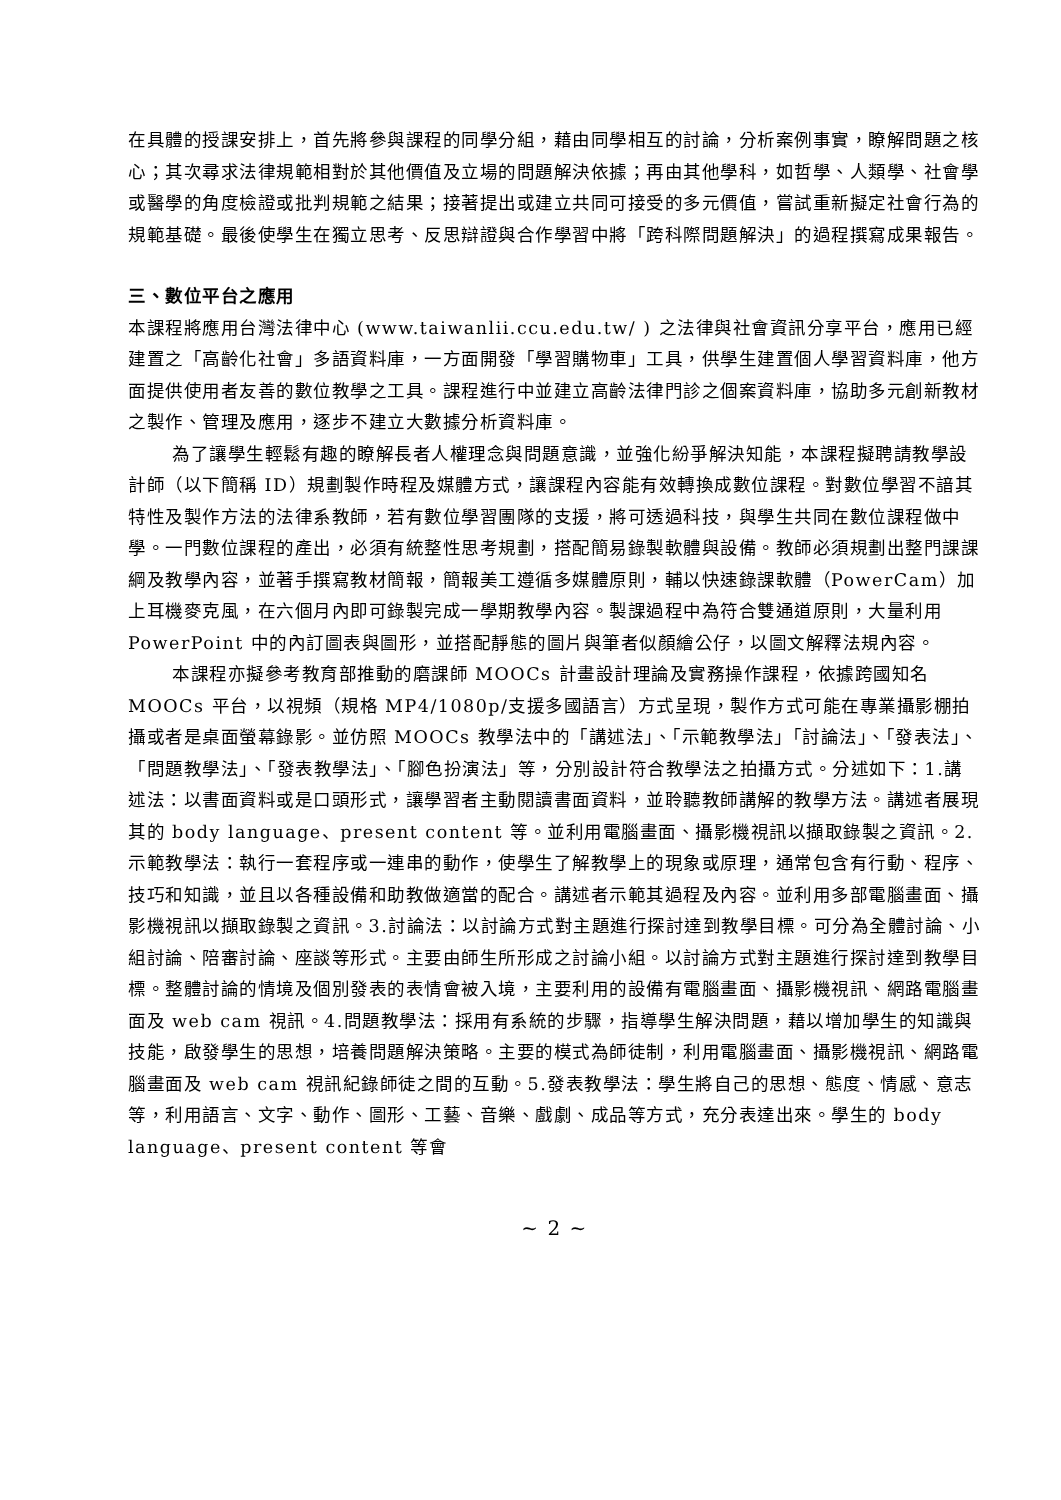在具體的授課安排上，首先將參與課程的同學分組，藉由同學相互的討論，分析案例事實，瞭解問題之核心；其次尋求法律規範相對於其他價值及立場的問題解決依據；再由其他學科，如哲學、人類學、社會學或醫學的角度檢證或批判規範之結果；接著提出或建立共同可接受的多元價值，嘗試重新擬定社會行為的規範基礎。最後使學生在獨立思考、反思辯證與合作學習中將「跨科際問題解決」的過程撰寫成果報告。
三、數位平台之應用
本課程將應用台灣法律中心 (www.taiwanlii.ccu.edu.tw/ ) 之法律與社會資訊分享平台，應用已經建置之「高齡化社會」多語資料庫，一方面開發「學習購物車」工具，供學生建置個人學習資料庫，他方面提供使用者友善的數位教學之工具。課程進行中並建立高齡法律門診之個案資料庫，協助多元創新教材之製作、管理及應用，逐步不建立大數據分析資料庫。
為了讓學生輕鬆有趣的瞭解長者人權理念與問題意識，並強化紛爭解決知能，本課程擬聘請教學設計師（以下簡稱 ID）規劃製作時程及媒體方式，讓課程內容能有效轉換成數位課程。對數位學習不諳其特性及製作方法的法律系教師，若有數位學習團隊的支援，將可透過科技，與學生共同在數位課程做中學。一門數位課程的產出，必須有統整性思考規劃，搭配簡易錄製軟體與設備。教師必須規劃出整門課課綱及教學內容，並著手撰寫教材簡報，簡報美工遵循多媒體原則，輔以快速錄課軟體（PowerCam）加上耳機麥克風，在六個月內即可錄製完成一學期教學內容。製課過程中為符合雙通道原則，大量利用 PowerPoint 中的內訂圖表與圖形，並搭配靜態的圖片與筆者似顏繪公仔，以圖文解釋法規內容。
本課程亦擬參考教育部推動的磨課師 MOOCs 計畫設計理論及實務操作課程，依據跨國知名 MOOCs 平台，以視頻（規格 MP4/1080p/支援多國語言）方式呈現，製作方式可能在專業攝影棚拍攝或者是桌面螢幕錄影。並仿照 MOOCs 教學法中的「講述法」、「示範教學法」「討論法」、「發表法」、「問題教學法」、「發表教學法」、「腳色扮演法」等，分別設計符合教學法之拍攝方式。分述如下：1.講述法：以書面資料或是口頭形式，讓學習者主動閱讀書面資料，並聆聽教師講解的教學方法。講述者展現其的 body language、present content 等。並利用電腦畫面、攝影機視訊以擷取錄製之資訊。2.示範教學法：執行一套程序或一連串的動作，使學生了解教學上的現象或原理，通常包含有行動、程序、技巧和知識，並且以各種設備和助教做適當的配合。講述者示範其過程及內容。並利用多部電腦畫面、攝影機視訊以擷取錄製之資訊。3.討論法：以討論方式對主題進行探討達到教學目標。可分為全體討論、小組討論、陪審討論、座談等形式。主要由師生所形成之討論小組。以討論方式對主題進行探討達到教學目標。整體討論的情境及個別發表的表情會被入境，主要利用的設備有電腦畫面、攝影機視訊、網路電腦畫面及 web cam 視訊。4.問題教學法：採用有系統的步驟，指導學生解決問題，藉以增加學生的知識與技能，啟發學生的思想，培養問題解決策略。主要的模式為師徒制，利用電腦畫面、攝影機視訊、網路電腦畫面及 web cam 視訊紀錄師徒之間的互動。5.發表教學法：學生將自己的思想、態度、情感、意志等，利用語言、文字、動作、圖形、工藝、音樂、戲劇、成品等方式，充分表達出來。學生的 body language、present content 等會
~ 2 ~